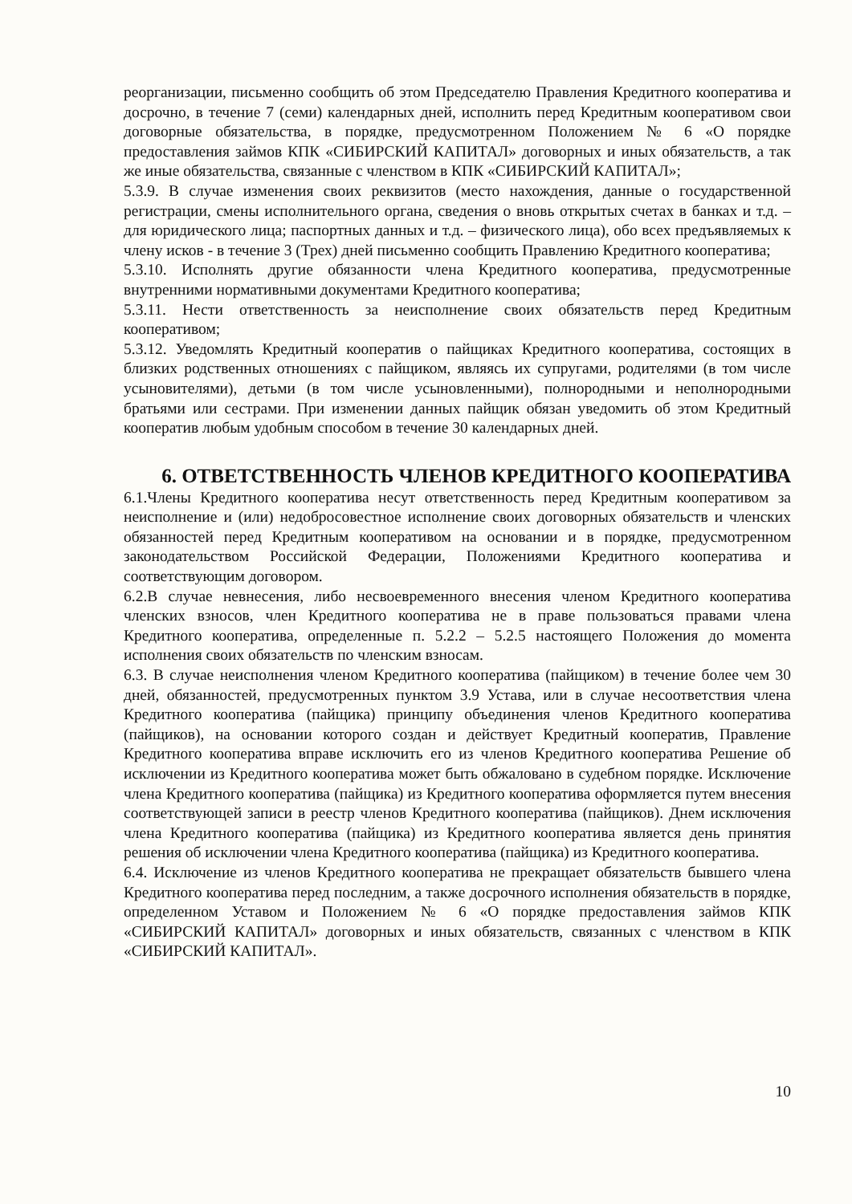реорганизации, письменно сообщить об этом Председателю Правления Кредитного кооператива и досрочно, в течение 7 (семи) календарных дней, исполнить перед Кредитным кооперативом свои договорные обязательства, в порядке, предусмотренном Положением № 6 «О порядке предоставления займов КПК «СИБИРСКИЙ КАПИТАЛ» договорных и иных обязательств, а так же иные обязательства, связанные с членством в КПК «СИБИРСКИЙ КАПИТАЛ»;
5.3.9. В случае изменения своих реквизитов (место нахождения, данные о государственной регистрации, смены исполнительного органа, сведения о вновь открытых счетах в банках и т.д. – для юридического лица; паспортных данных и т.д. – физического лица), обо всех предъявляемых к члену исков - в течение 3 (Трех) дней письменно сообщить Правлению Кредитного кооператива;
5.3.10. Исполнять другие обязанности члена Кредитного кооператива, предусмотренные внутренними нормативными документами Кредитного кооператива;
5.3.11. Нести ответственность за неисполнение своих обязательств перед Кредитным кооперативом;
5.3.12. Уведомлять Кредитный кооператив о пайщиках Кредитного кооператива, состоящих в близких родственных отношениях с пайщиком, являясь их супругами, родителями (в том числе усыновителями), детьми (в том числе усыновленными), полнородными и неполнородными братьями или сестрами. При изменении данных пайщик обязан уведомить об этом Кредитный кооператив любым удобным способом в течение 30 календарных дней.
6. ОТВЕТСТВЕННОСТЬ ЧЛЕНОВ КРЕДИТНОГО КООПЕРАТИВА
6.1.Члены Кредитного кооператива несут ответственность перед Кредитным кооперативом за неисполнение и (или) недобросовестное исполнение своих договорных обязательств и членских обязанностей перед Кредитным кооперативом на основании и в порядке, предусмотренном законодательством Российской Федерации, Положениями Кредитного кооператива и соответствующим договором.
6.2.В случае невнесения, либо несвоевременного внесения членом Кредитного кооператива членских взносов, член Кредитного кооператива не в праве пользоваться правами члена Кредитного кооператива, определенные п. 5.2.2 – 5.2.5 настоящего Положения до момента исполнения своих обязательств по членским взносам.
6.3. В случае неисполнения членом Кредитного кооператива (пайщиком) в течение более чем 30 дней, обязанностей, предусмотренных пунктом 3.9 Устава, или в случае несоответствия члена Кредитного кооператива (пайщика) принципу объединения членов Кредитного кооператива (пайщиков), на основании которого создан и действует Кредитный кооператив, Правление Кредитного кооператива вправе исключить его из членов Кредитного кооператива Решение об исключении из Кредитного кооператива может быть обжаловано в судебном порядке. Исключение члена Кредитного кооператива (пайщика) из Кредитного кооператива оформляется путем внесения соответствующей записи в реестр членов Кредитного кооператива (пайщиков). Днем исключения члена Кредитного кооператива (пайщика) из Кредитного кооператива является день принятия решения об исключении члена Кредитного кооператива (пайщика) из Кредитного кооператива.
6.4. Исключение из членов Кредитного кооператива не прекращает обязательств бывшего члена Кредитного кооператива перед последним, а также досрочного исполнения обязательств в порядке, определенном Уставом и Положением № 6 «О порядке предоставления займов КПК «СИБИРСКИЙ КАПИТАЛ» договорных и иных обязательств, связанных с членством в КПК «СИБИРСКИЙ КАПИТАЛ».
10